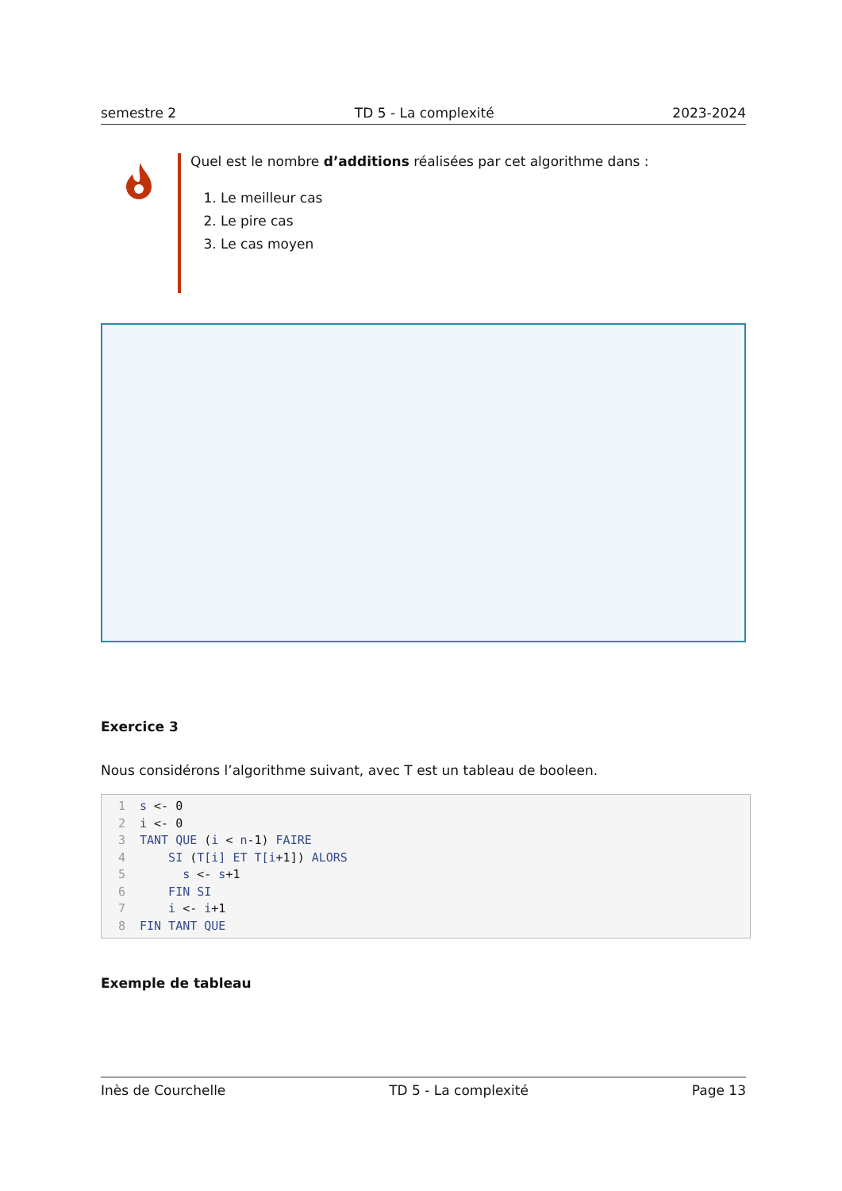semestre 2 TD 5 - La complexité 2023-2024
Quel est le nombre d’additions réalisées par cet algorithme dans :
1. Le meilleur cas
2. Le pire cas
3. Le cas moyen
Exercice 3
Nous considérons l’algorithme suivant, avec T est un tableau de booleen.
1 s <- 0
2 i <- 0
3 TANT QUE (i < n-1) FAIRE
4 SI (T[i] ET T[i+1]) ALORS
5 s <- s+1
6 FIN SI
7 i <- i+1
8 FIN TANT QUE
Exemple de tableau
Inès de Courchelle TD 5 - La complexité Page 13